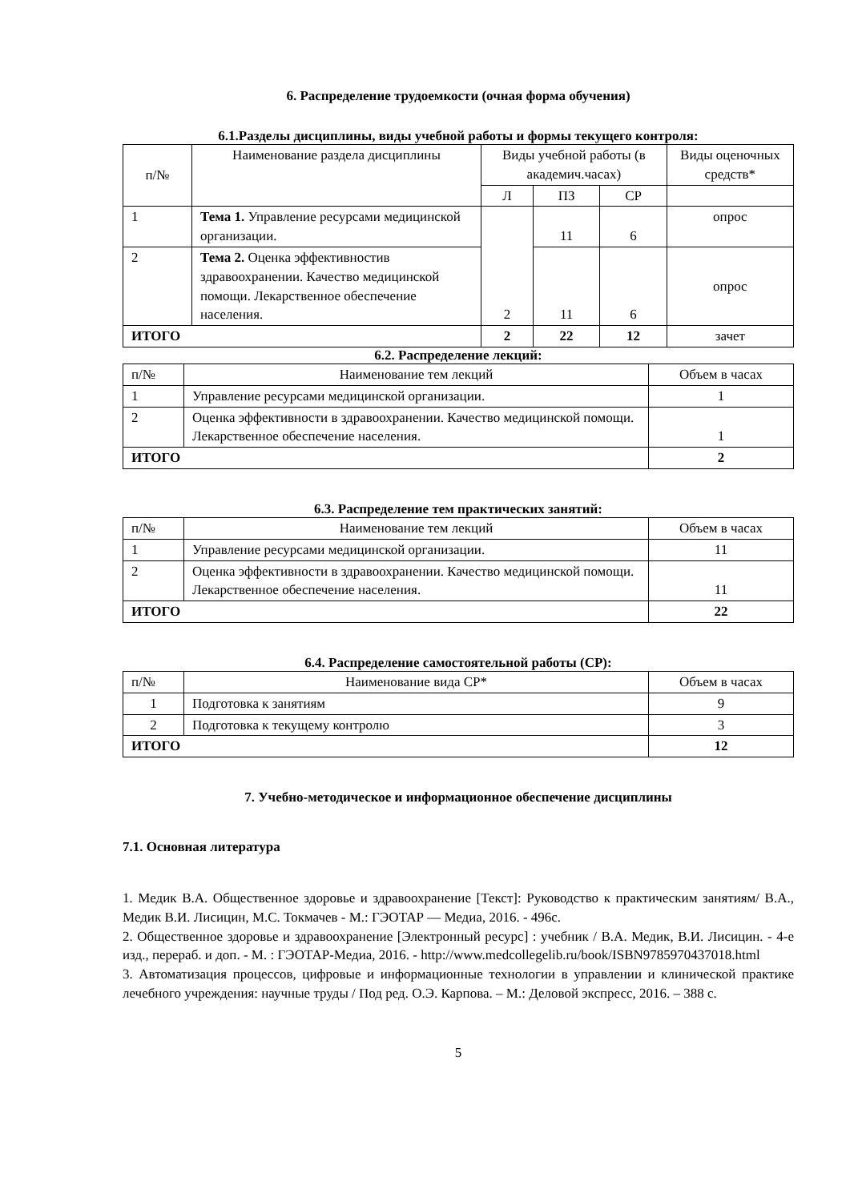6. Распределение трудоемкости (очная форма обучения)
6.1.Разделы дисциплины, виды учебной работы и формы текущего контроля:
| п/№ | Наименование раздела дисциплины | Виды учебной работы (в академич.часах) | | | Виды оценочных средств* |
| --- | --- | --- | --- | --- | --- |
| | | Л | ПЗ | СР | |
| 1 | Тема 1. Управление ресурсами медицинской организации. | 2 | 11 | 6 | опрос |
| 2 | Тема 2. Оценка эффективностив здравоохранении. Качество медицинской помощи. Лекарственное обеспечение населения. | | 11 | 6 | опрос |
| ИТОГО | | 2 | 22 | 12 | зачет |
6.2. Распределение лекций:
| п/№ | Наименование тем лекций | Объем в часах |
| 1 | Управление ресурсами медицинской организации. | 1 |
| 2 | Оценка эффективности в здравоохранении. Качество медицинской помощи. Лекарственное обеспечение населения. | 1 |
| ИТОГО | | 2 |
6.3. Распределение тем практических занятий:
| п/№ | Наименование тем лекций | Объем в часах |
| 1 | Управление ресурсами медицинской организации. | 11 |
| 2 | Оценка эффективности в здравоохранении. Качество медицинской помощи. Лекарственное обеспечение населения. | 11 |
| ИТОГО | | 22 |
6.4. Распределение самостоятельной работы (СР):
| п/№ | Наименование вида СР* | Объем в часах |
| 1 | Подготовка к занятиям | 9 |
| 2 | Подготовка к текущему контролю | 3 |
| ИТОГО | | 12 |
7. Учебно-методическое и информационное обеспечение дисциплины
7.1. Основная литература
1. Медик В.А. Общественное здоровье и здравоохранение [Текст]: Руководство к практическим занятиям/ В.А., Медик В.И. Лисицин, М.С. Токмачев - М.: ГЭОТАР — Медиа, 2016. - 496с.
2. Общественное здоровье и здравоохранение [Электронный ресурс] : учебник / В.А. Медик, В.И. Лисицин. - 4-е изд., перераб. и доп. - М. : ГЭОТАР-Медиа, 2016. - http://www.medcollegelib.ru/book/ISBN9785970437018.html
3. Автоматизация процессов, цифровые и информационные технологии в управлении и клинической практике лечебного учреждения: научные труды / Под ред. О.Э. Карпова. – М.: Деловой экспресс, 2016. – 388 с.
5